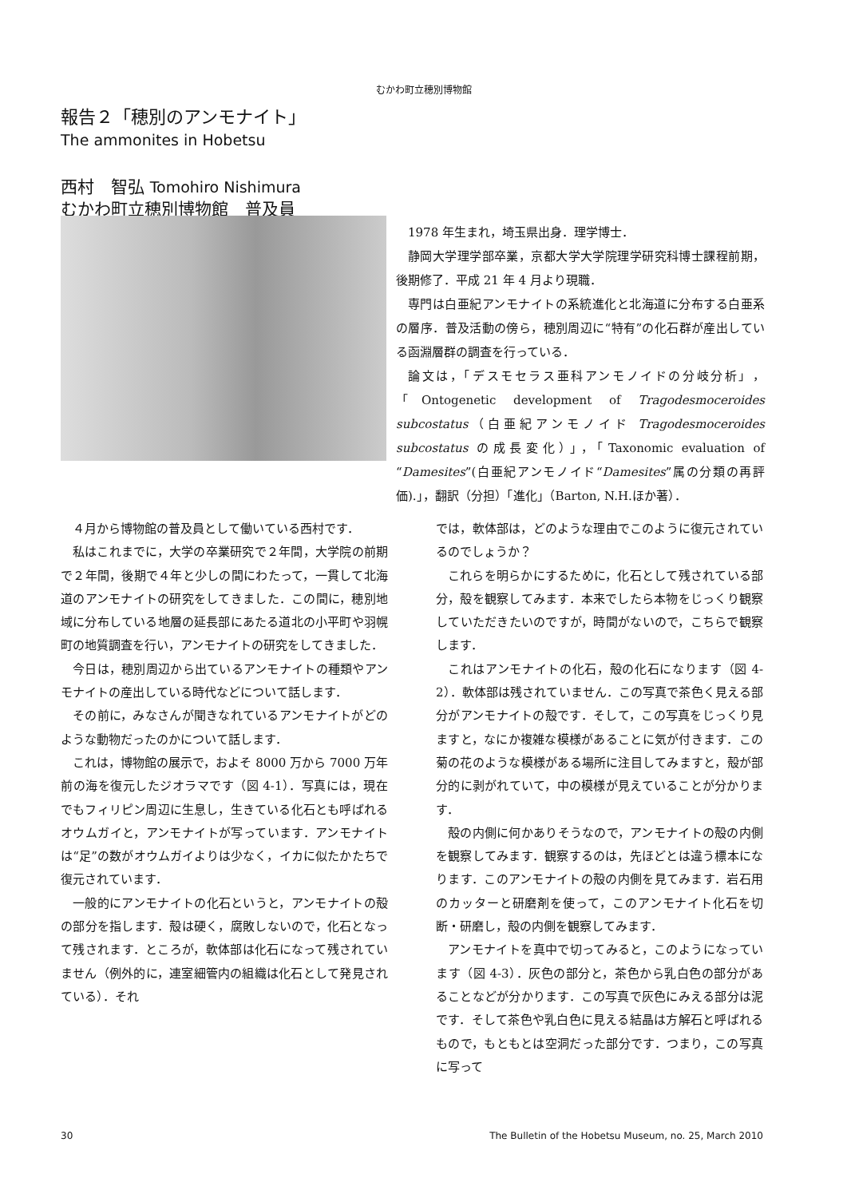むかわ町立穂別博物館
報告２「穂別のアンモナイト」
The ammonites in Hobetsu
西村　智弘 Tomohiro Nishimura
むかわ町立穂別博物館　普及員
1978 年生まれ，埼玉県出身．理学博士．
静岡大学理学部卒業，京都大学大学院理学研究科博士課程前期，後期修了．平成 21 年 4 月より現職．
専門は白亜紀アンモナイトの系統進化と北海道に分布する白亜系の層序．普及活動の傍ら，穂別周辺に“特有”の化石群が産出している函淵層群の調査を行っている．
論文は，「デスモセラス亜科アンモノイドの分岐分析」，「Ontogenetic development of Tragodesmoceroides subcostatus（白亜紀アンモノイド Tragodesmoceroides subcostatus の成長変化）」，「Taxonomic evaluation of “Damesites”(白亜紀アンモノイド“Damesites”属の分類の再評価).」，翻訳（分担）「進化」（Barton, N.H.ほか著）．
４月から博物館の普及員として働いている西村です．
私はこれまでに，大学の卒業研究で２年間，大学院の前期で２年間，後期で４年と少しの間にわたって，一貫して北海道のアンモナイトの研究をしてきました．この間に，穂別地域に分布している地層の延長部にあたる道北の小平町や羽幌町の地質調査を行い，アンモナイトの研究をしてきました．
今日は，穂別周辺から出ているアンモナイトの種類やアンモナイトの産出している時代などについて話します．
その前に，みなさんが聞きなれているアンモナイトがどのような動物だったのかについて話します．
これは，博物館の展示で，およそ 8000 万から 7000 万年前の海を復元したジオラマです（図 4-1）．写真には，現在でもフィリピン周辺に生息し，生きている化石とも呼ばれるオウムガイと，アンモナイトが写っています．アンモナイトは“足”の数がオウムガイよりは少なく，イカに似たかたちで復元されています．
一般的にアンモナイトの化石というと，アンモナイトの殻の部分を指します．殻は硬く，腐敗しないので，化石となって残されます．ところが，軟体部は化石になって残されていません（例外的に，連室細管内の組織は化石として発見されている）．それ
では，軟体部は，どのような理由でこのように復元されているのでしょうか？
これらを明らかにするために，化石として残されている部分，殻を観察してみます．本来でしたら本物をじっくり観察していただきたいのですが，時間がないので，こちらで観察します．
これはアンモナイトの化石，殻の化石になります（図 4-2）．軟体部は残されていません．この写真で茶色く見える部分がアンモナイトの殻です．そして，この写真をじっくり見ますと，なにか複雑な模様があることに気が付きます．この菊の花のような模様がある場所に注目してみますと，殻が部分的に剥がれていて，中の模様が見えていることが分かります．
殻の内側に何かありそうなので，アンモナイトの殻の内側を観察してみます．観察するのは，先ほどとは違う標本になります．このアンモナイトの殻の内側を見てみます．岩石用のカッターと研磨剤を使って，このアンモナイト化石を切断・研磨し，殻の内側を観察してみます．
アンモナイトを真中で切ってみると，このようになっています（図 4-3）．灰色の部分と，茶色から乳白色の部分があることなどが分かります．この写真で灰色にみえる部分は泥です．そして茶色や乳白色に見える結晶は方解石と呼ばれるもので，もともとは空洞だった部分です．つまり，この写真に写って
30 The Bulletin of the Hobetsu Museum, no. 25, March 2010